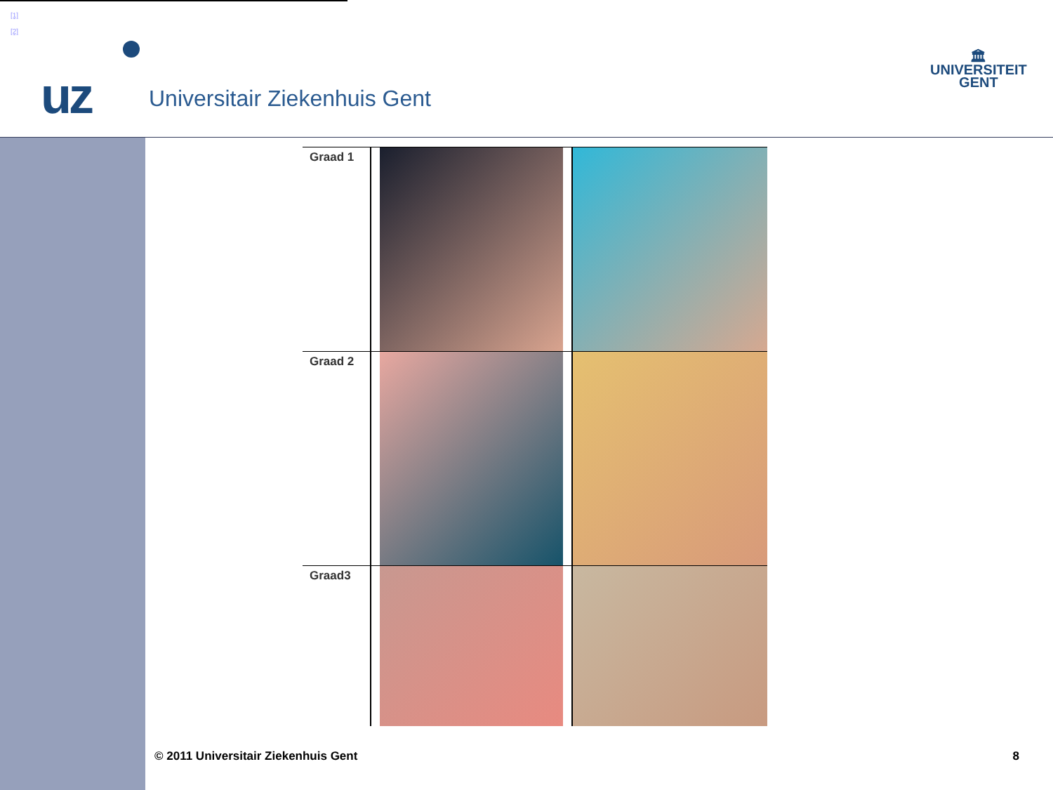[1]
[2]
uz Universitair Ziekenhuis Gent
🏛
UNIVERSITEIT
GENT
Graad 1
Graad 2
Graad3
© 2011 Universitair Ziekenhuis Gent 8